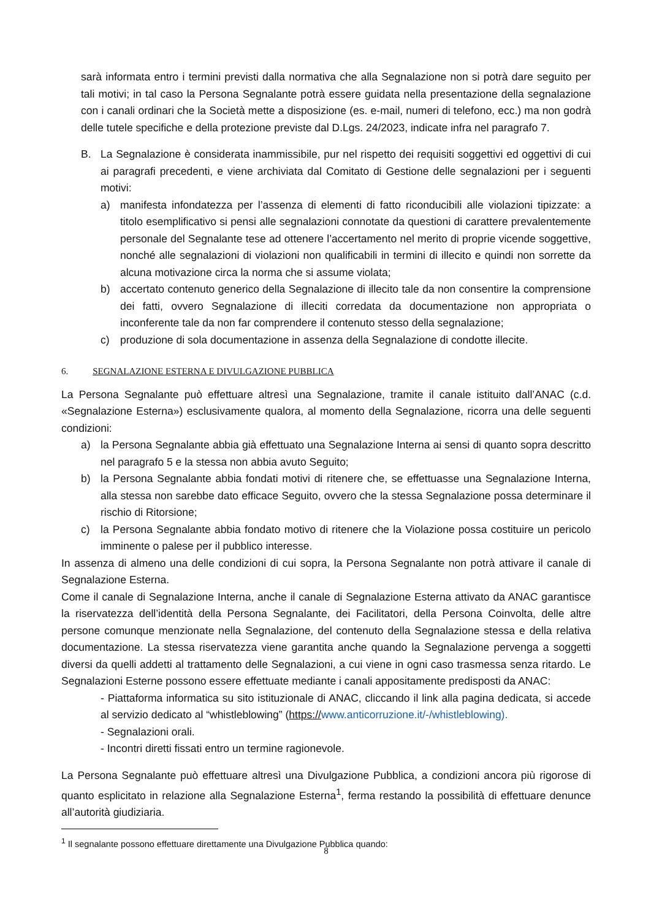sarà informata entro i termini previsti dalla normativa che alla Segnalazione non si potrà dare seguito per tali motivi; in tal caso la Persona Segnalante potrà essere guidata nella presentazione della segnalazione con i canali ordinari che la Società mette a disposizione (es. e-mail, numeri di telefono, ecc.) ma non godrà delle tutele specifiche e della protezione previste dal D.Lgs. 24/2023, indicate infra nel paragrafo 7.
B. La Segnalazione è considerata inammissibile, pur nel rispetto dei requisiti soggettivi ed oggettivi di cui ai paragrafi precedenti, e viene archiviata dal Comitato di Gestione delle segnalazioni per i seguenti motivi:
a) manifesta infondatezza per l’assenza di elementi di fatto riconducibili alle violazioni tipizzate: a titolo esemplificativo si pensi alle segnalazioni connotate da questioni di carattere prevalentemente personale del Segnalante tese ad ottenere l’accertamento nel merito di proprie vicende soggettive, nonché alle segnalazioni di violazioni non qualificabili in termini di illecito e quindi non sorrette da alcuna motivazione circa la norma che si assume violata;
b) accertato contenuto generico della Segnalazione di illecito tale da non consentire la comprensione dei fatti, ovvero Segnalazione di illeciti corredata da documentazione non appropriata o inconferente tale da non far comprendere il contenuto stesso della segnalazione;
c) produzione di sola documentazione in assenza della Segnalazione di condotte illecite.
6. SEGNALAZIONE ESTERNA E DIVULGAZIONE PUBBLICA
La Persona Segnalante può effettuare altresì una Segnalazione, tramite il canale istituito dall’ANAC (c.d. «Segnalazione Esterna») esclusivamente qualora, al momento della Segnalazione, ricorra una delle seguenti condizioni:
a) la Persona Segnalante abbia già effettuato una Segnalazione Interna ai sensi di quanto sopra descritto nel paragrafo 5 e la stessa non abbia avuto Seguito;
b) la Persona Segnalante abbia fondati motivi di ritenere che, se effettuasse una Segnalazione Interna, alla stessa non sarebbe dato efficace Seguito, ovvero che la stessa Segnalazione possa determinare il rischio di Ritorsione;
c) la Persona Segnalante abbia fondato motivo di ritenere che la Violazione possa costituire un pericolo imminente o palese per il pubblico interesse.
In assenza di almeno una delle condizioni di cui sopra, la Persona Segnalante non potrà attivare il canale di Segnalazione Esterna.
Come il canale di Segnalazione Interna, anche il canale di Segnalazione Esterna attivato da ANAC garantisce la riservatezza dell’identità della Persona Segnalante, dei Facilitatori, della Persona Coinvolta, delle altre persone comunque menzionate nella Segnalazione, del contenuto della Segnalazione stessa e della relativa documentazione. La stessa riservatezza viene garantita anche quando la Segnalazione pervenga a soggetti diversi da quelli addetti al trattamento delle Segnalazioni, a cui viene in ogni caso trasmessa senza ritardo. Le Segnalazioni Esterne possono essere effettuate mediante i canali appositamente predisposti da ANAC:
- Piattaforma informatica su sito istituzionale di ANAC, cliccando il link alla pagina dedicata, si accede al servizio dedicato al “whistleblowing” (https://www.anticorruzione.it/-/whistleblowing).
- Segnalazioni orali.
- Incontri diretti fissati entro un termine ragionevole.
La Persona Segnalante può effettuare altresì una Divulgazione Pubblica, a condizioni ancora più rigorose di quanto esplicitato in relazione alla Segnalazione Esterna<sup>1</sup>, ferma restando la possibilità di effettuare denunce all’autorità giudiziaria.
<sup>1</sup> Il segnalante possono effettuare direttamente una Divulgazione Pubblica quando:
8